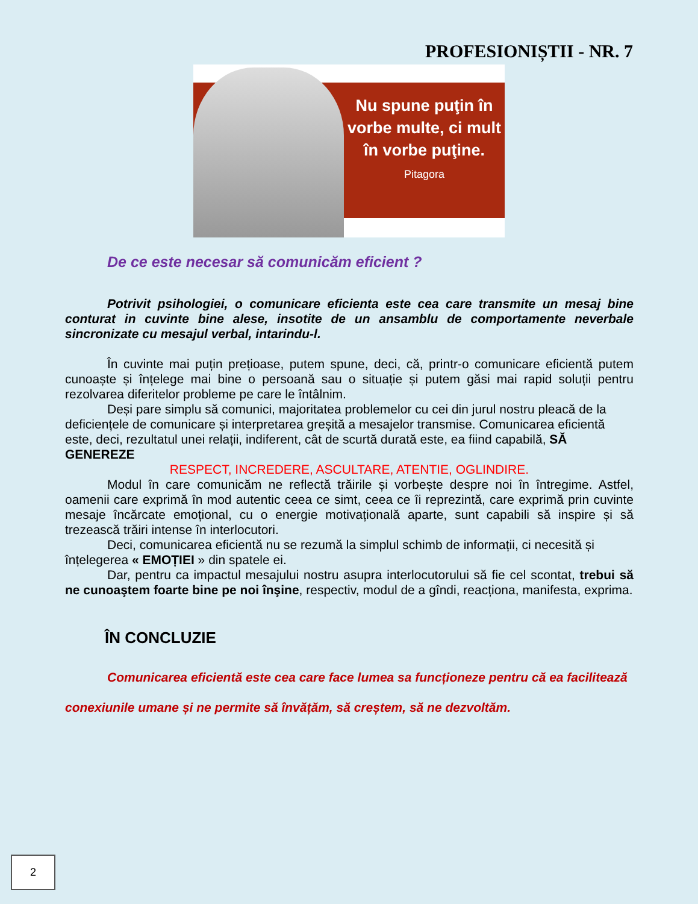PROFESIONIȘTII - NR. 7
Nu spune puţin în vorbe multe, ci mult în vorbe puţine.
Pitagora
De ce este necesar să comunicăm eficient ?
Potrivit psihologiei, o comunicare eficienta este cea care transmite un mesaj bine conturat in cuvinte bine alese, insotite de un ansamblu de comportamente neverbale sincronizate cu mesajul verbal, intarindu-l.
În cuvinte mai puțin prețioase, putem spune, deci, că, printr-o comunicare eficientă putem cunoaște și înțelege mai bine o persoană sau o situație și putem găsi mai rapid soluții pentru rezolvarea diferitelor probleme pe care le întâlnim.
Deși pare simplu să comunici, majoritatea problemelor cu cei din jurul nostru pleacă de la deficiențele de comunicare și interpretarea greșită a mesajelor transmise. Comunicarea eficientă este, deci, rezultatul unei relații, indiferent, cât de scurtă durată este, ea fiind capabilă, SĂ GENEREZE
RESPECT, INCREDERE, ASCULTARE, ATENTIE, OGLINDIRE.
Modul în care comunicăm ne reflectă trăirile și vorbește despre noi în întregime. Astfel, oamenii care exprimă în mod autentic ceea ce simt, ceea ce îi reprezintă, care exprimă prin cuvinte mesaje încărcate emoțional, cu o energie motivațională aparte, sunt capabili să inspire și să trezească trăiri intense în interlocutori.
Deci, comunicarea eficientă nu se rezumă la simplul schimb de informații, ci necesită și înțelegerea « EMOȚIEI » din spatele ei.
Dar, pentru ca impactul mesajului nostru asupra interlocutorului să fie cel scontat, trebui să ne cunoaştem foarte bine pe noi înşine, respectiv, modul de a gîndi, reacționa, manifesta, exprima.
ÎN CONCLUZIE
Comunicarea eficientă este cea care face lumea sa funcționeze pentru că ea facilitează conexiunile umane și ne permite să învățăm, să creștem, să ne dezvoltăm.
2